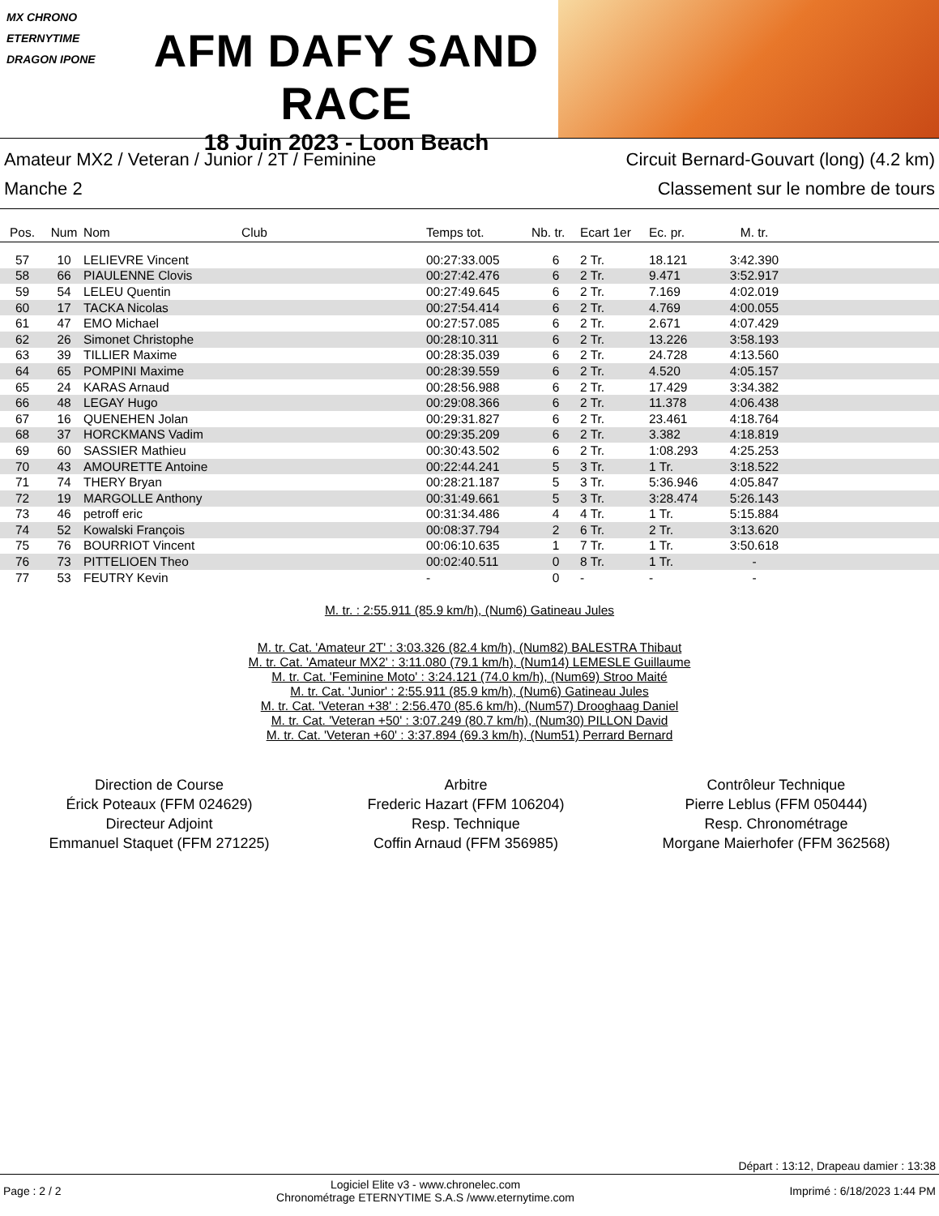MX CHRONO
ETERNYTIME
DRAGON IPONE
AFM DAFY SAND RACE
18 Juin 2023 - Loon Beach
Amateur MX2 / Veteran / Junior / 2T / Feminine
Manche 2
Circuit Bernard-Gouvart (long) (4.2 km)
Classement sur le nombre de tours
| Pos. | Num | Nom | Club | Temps tot. | Nb. tr. | Ecart 1er | Ec. pr. | M. tr. | |
| --- | --- | --- | --- | --- | --- | --- | --- | --- | --- |
| 57 | 10 | LELIEVRE Vincent | | 00:27:33.005 | 6 | 2 Tr. | 18.121 | 3:42.390 | |
| 58 | 66 | PIAULENNE Clovis | | 00:27:42.476 | 6 | 2 Tr. | 9.471 | 3:52.917 | |
| 59 | 54 | LELEU Quentin | | 00:27:49.645 | 6 | 2 Tr. | 7.169 | 4:02.019 | |
| 60 | 17 | TACKA Nicolas | | 00:27:54.414 | 6 | 2 Tr. | 4.769 | 4:00.055 | |
| 61 | 47 | EMO Michael | | 00:27:57.085 | 6 | 2 Tr. | 2.671 | 4:07.429 | |
| 62 | 26 | Simonet Christophe | | 00:28:10.311 | 6 | 2 Tr. | 13.226 | 3:58.193 | |
| 63 | 39 | TILLIER Maxime | | 00:28:35.039 | 6 | 2 Tr. | 24.728 | 4:13.560 | |
| 64 | 65 | POMPINI Maxime | | 00:28:39.559 | 6 | 2 Tr. | 4.520 | 4:05.157 | |
| 65 | 24 | KARAS Arnaud | | 00:28:56.988 | 6 | 2 Tr. | 17.429 | 3:34.382 | |
| 66 | 48 | LEGAY Hugo | | 00:29:08.366 | 6 | 2 Tr. | 11.378 | 4:06.438 | |
| 67 | 16 | QUENEHEN Jolan | | 00:29:31.827 | 6 | 2 Tr. | 23.461 | 4:18.764 | |
| 68 | 37 | HORCKMANS Vadim | | 00:29:35.209 | 6 | 2 Tr. | 3.382 | 4:18.819 | |
| 69 | 60 | SASSIER Mathieu | | 00:30:43.502 | 6 | 2 Tr. | 1:08.293 | 4:25.253 | |
| 70 | 43 | AMOURETTE Antoine | | 00:22:44.241 | 5 | 3 Tr. | 1 Tr. | 3:18.522 | |
| 71 | 74 | THERY Bryan | | 00:28:21.187 | 5 | 3 Tr. | 5:36.946 | 4:05.847 | |
| 72 | 19 | MARGOLLE Anthony | | 00:31:49.661 | 5 | 3 Tr. | 3:28.474 | 5:26.143 | |
| 73 | 46 | petroff eric | | 00:31:34.486 | 4 | 4 Tr. | 1 Tr. | 5:15.884 | |
| 74 | 52 | Kowalski François | | 00:08:37.794 | 2 | 6 Tr. | 2 Tr. | 3:13.620 | |
| 75 | 76 | BOURRIOT Vincent | | 00:06:10.635 | 1 | 7 Tr. | 1 Tr. | 3:50.618 | |
| 76 | 73 | PITTELIOEN Theo | | 00:02:40.511 | 0 | 8 Tr. | 1 Tr. | - | |
| 77 | 53 | FEUTRY Kevin | | - | 0 | - | - | - | |
M. tr. : 2:55.911 (85.9 km/h), (Num6) Gatineau Jules
M. tr. Cat. 'Amateur 2T' : 3:03.326 (82.4 km/h), (Num82) BALESTRA Thibaut
M. tr. Cat. 'Amateur MX2' : 3:11.080 (79.1 km/h), (Num14) LEMESLE Guillaume
M. tr. Cat. 'Feminine Moto' : 3:24.121 (74.0 km/h), (Num69) Stroo Maité
M. tr. Cat. 'Junior' : 2:55.911 (85.9 km/h), (Num6) Gatineau Jules
M. tr. Cat. 'Veteran +38' : 2:56.470 (85.6 km/h), (Num57) Drooghaag Daniel
M. tr. Cat. 'Veteran +50' : 3:07.249 (80.7 km/h), (Num30) PILLON David
M. tr. Cat. 'Veteran +60' : 3:37.894 (69.3 km/h), (Num51) Perrard Bernard
Direction de Course
Érick Poteaux (FFM 024629)
Directeur Adjoint
Emmanuel Staquet (FFM 271225)
Arbitre
Frederic Hazart (FFM 106204)
Resp. Technique
Coffin Arnaud (FFM 356985)
Contrôleur Technique
Pierre Leblus (FFM 050444)
Resp. Chronométrage
Morgane Maierhofer (FFM 362568)
Départ : 13:12, Drapeau damier : 13:38
Page : 2 / 2 Logiciel Elite v3 - www.chronelec.com
Chronométrage ETERNYTIME S.A.S /www.eternytime.com Imprimé : 6/18/2023 1:44 PM